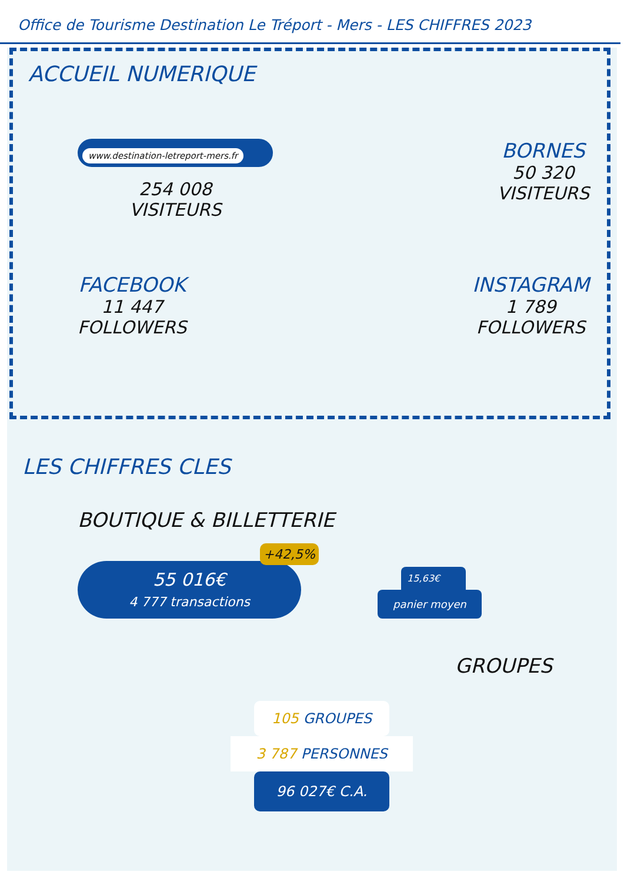Office de Tourisme Destination Le Tréport - Mers - LES CHIFFRES 2023
ACCUEIL NUMERIQUE
www.destination-letreport-mers.fr
254 008
VISITEURS
BORNES
50 320
VISITEURS
FACEBOOK
11 447
FOLLOWERS
INSTAGRAM
1 789
FOLLOWERS
LES CHIFFRES CLES
BOUTIQUE & BILLETTERIE
+42,5%
55 016€
4 777 transactions
15,63€
panier moyen
GROUPES
105 GROUPES
3 787 PERSONNES
96 027€ C.A.